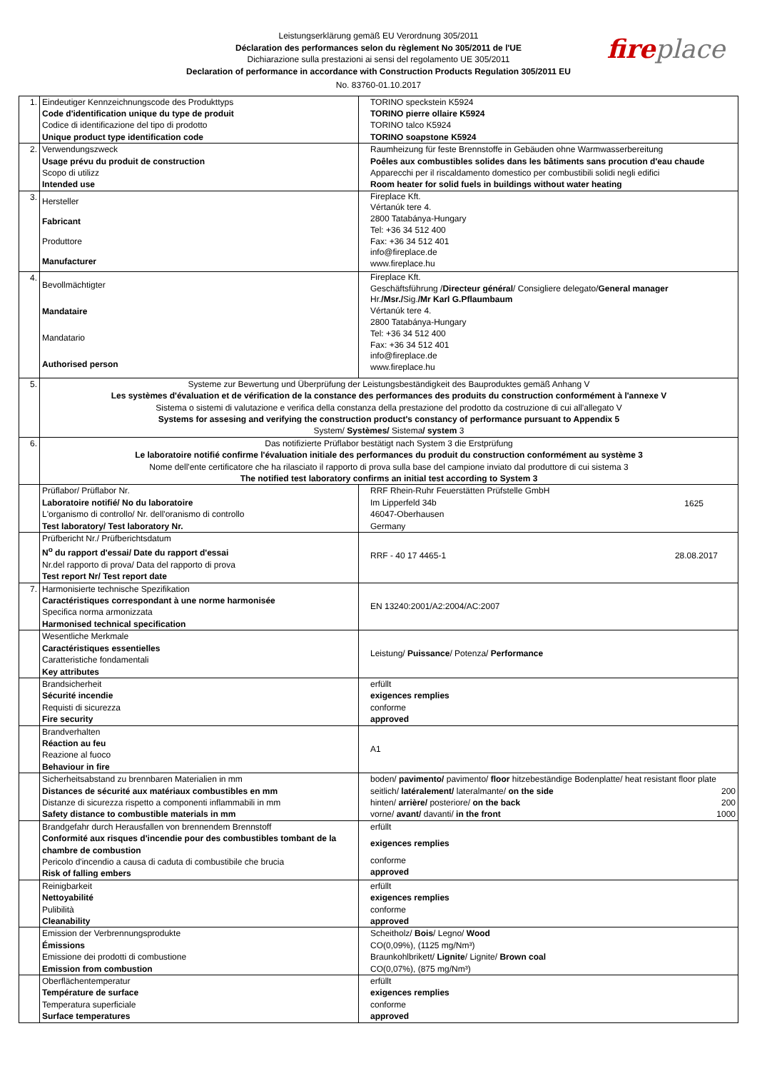Leistungserklärung gemäß EU Verordnung 305/2011
Déclaration des performances selon du règlement No 305/2011 de l'UE
Dichiarazione sulla prestazioni ai sensi del regolamento UE 305/2011
Declaration of performance in accordance with Construction Products Regulation 305/2011 EU
No. 83760-01.10.2017
fireplace
| 1. | Eindeutiger Kennzeichnungscode des Produkttyps Code d'identification unique du type de produit Codice di identificazione del tipo di prodotto Unique product type identification code | TORINO speckstein K5924 TORINO pierre ollaire K5924 TORINO talco K5924 TORINO soapstone K5924 |
| 2. | Verwendungszweck Usage prévu du produit de construction Scopo di utilizz Intended use | Raumheizung für feste Brennstoffe in Gebäuden ohne Warmwasserbereitung Poêles aux combustibles solides dans les bâtiments sans procution d'eau chaude Apparecchi per il riscaldamento domestico per combustibili solidi negli edifici Room heater for solid fuels in buildings without water heating |
| 3. | Hersteller Fabricant Produttore Manufacturer | Fireplace Kft. Vértanúk tere 4. 2800 Tatabánya-Hungary Tel: +36 34 512 400 Fax: +36 34 512 401 info@fireplace.de www.fireplace.hu |
| 4. | Bevollmächtigter Mandataire Mandatario Authorised person | Fireplace Kft. Geschäftsführung / Directeur général / Consigliere delegato/ General manager Hr. /Msr./ Sig. /Mr Karl G.Pflaumbaum Vértanúk tere 4. 2800 Tatabánya-Hungary Tel: +36 34 512 400 Fax: +36 34 512 401 info@fireplace.de www.fireplace.hu |
| 5. | Systeme zur Bewertung und Überprüfung der Leistungsbeständigkeit des Bauproduktes gemäß Anhang V Les systèmes d'évaluation et de vérification de la constance des performances des produits du construction conformément à l'annexe V Sistema o sistemi di valutazione e verifica della constanza della prestazione del prodotto da costruzione di cui all'allegato V Systems for assesing and verifying the construction product's constancy of performance pursuant to Appendix 5 System/ Systèmes/ Sistema / system 3 | |
| 6. | Das notifizierte Prüflabor bestätigt nach System 3 die Erstprüfung Le laboratoire notifié confirme l'évaluation initiale des performances du produit du construction conformément au système 3 Nome dell'ente certificatore che ha rilasciato il rapporto di prova sulla base del campione inviato dal produttore di cui sistema 3 The notified test laboratory confirms an initial test according to System 3 | |
| | Prüflabor/ Prüflabor Nr. Laboratoire notifié/ No du laboratoire L'organismo di controllo/ Nr. dell'oranismo di controllo Test laboratory/ Test laboratory Nr. | 1625 RRF Rhein-Ruhr Feuerstätten Prüfstelle GmbH Im Lipperfeld 34b 46047-Oberhausen Germany |
| | Prüfbericht Nr./ Prüfberichtsdatum N<sup>o</sup> du rapport d'essai/ Date du rapport d'essai Nr.del rapporto di prova/ Data del rapporto di prova Test report Nr/ Test report date | 28.08.2017 RRF - 40 17 4465-1 |
| 7. | Harmonisierte technische Spezifikation Caractéristiques correspondant à une norme harmonisée Specifica norma armonizzata Harmonised technical specification | EN 13240:2001/A2:2004/AC:2007 |
| | Wesentliche Merkmale Caractéristiques essentielles Caratteristiche fondamentali Key attributes | Leistung/ Puissance / Potenza/ Performance |
| | Brandsicherheit Sécurité incendie Requisti di sicurezza Fire security | erfüllt exigences remplies conforme approved |
| | Brandverhalten Réaction au feu Reazione al fuoco Behaviour in fire | A1 |
| | Sicherheitsabstand zu brennbaren Materialien in mm Distances de sécurité aux matériaux combustibles en mm Distanze di sicurezza rispetto a componenti inflammabili in mm Safety distance to combustible materials in mm | boden/ pavimento/ pavimento/ floor hitzebeständige Bodenplatte/ heat resistant floor plate 200 seitlich/ latéralement/ lateralmante/ on the side 200 hinten/ arrière/ posteriore/ on the back 1000 vorne/ avant/ davanti/ in the front |
| | Brandgefahr durch Herausfallen von brennendem Brennstoff Conformité aux risques d'incendie pour des combustibles tombant de la chambre de combustion Pericolo d'incendio a causa di caduta di combustibile che brucia Risk of falling embers | erfüllt exigences remplies conforme approved |
| | Reinigbarkeit Nettoyabilité Pulibilità Cleanability | erfüllt exigences remplies conforme approved |
| | Emission der Verbrennungsprodukte Émissions Emissione dei prodotti di combustione Emission from combustion | Scheitholz/ Bois / Legno/ Wood CO(0,09%), (1125 mg/Nm³) Braunkohlbrikett/ Lignite / Lignite/ Brown coal CO(0,07%), (875 mg/Nm³) |
| | Oberflächentemperatur Température de surface Temperatura superficiale Surface temperatures | erfüllt exigences remplies conforme approved |